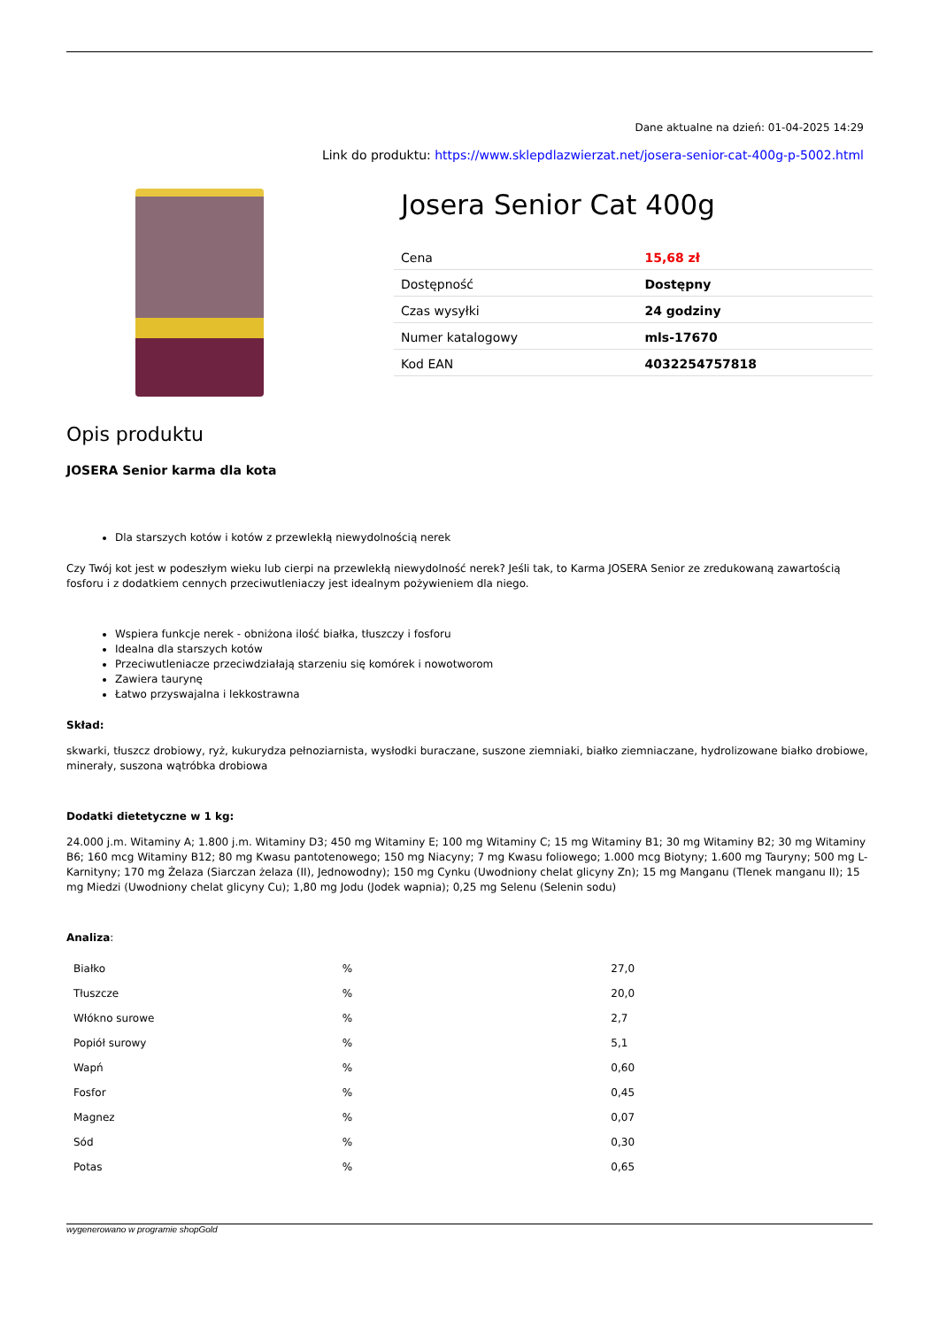Dane aktualne na dzień: 01-04-2025 14:29
Link do produktu: https://www.sklepdlazwierzat.net/josera-senior-cat-400g-p-5002.html
Josera Senior Cat 400g
| Cena | 15,68 zł |
| Dostępność | Dostępny |
| Czas wysyłki | 24 godziny |
| Numer katalogowy | mls-17670 |
| Kod EAN | 4032254757818 |
Opis produktu
JOSERA Senior karma dla kota
Dla starszych kotów i kotów z przewlekłą niewydolnością nerek
Czy Twój kot jest w podeszłym wieku lub cierpi na przewlekłą niewydolność nerek? Jeśli tak, to Karma JOSERA Senior ze zredukowaną zawartością fosforu i z dodatkiem cennych przeciwutleniaczy jest idealnym pożywieniem dla niego.
Wspiera funkcje nerek - obniżona ilość białka, tłuszczy i fosforu
Idealna dla starszych kotów
Przeciwutleniacze przeciwdziałają starzeniu się komórek i nowotworom
Zawiera taurynę
Łatwo przyswajalna i lekkostrawna
Skład:
skwarki, tłuszcz drobiowy, ryż, kukurydza pełnoziarnista, wysłodki buraczane, suszone ziemniaki, białko ziemniaczane, hydrolizowane białko drobiowe, minerały, suszona wątróbka drobiowa
Dodatki dietetyczne w 1 kg:
24.000 j.m. Witaminy A; 1.800 j.m. Witaminy D3; 450 mg Witaminy E; 100 mg Witaminy C; 15 mg Witaminy B1; 30 mg Witaminy B2; 30 mg Witaminy B6; 160 mcg Witaminy B12; 80 mg Kwasu pantotenowego; 150 mg Niacyny; 7 mg Kwasu foliowego; 1.000 mcg Biotyny; 1.600 mg Tauryny; 500 mg L-Karnityny; 170 mg Żelaza (Siarczan żelaza (II), Jednowodny); 150 mg Cynku (Uwodniony chelat glicyny Zn); 15 mg Manganu (Tlenek manganu II); 15 mg Miedzi (Uwodniony chelat glicyny Cu); 1,80 mg Jodu (Jodek wapnia); 0,25 mg Selenu (Selenin sodu)
Analiza:
| Białko | % | 27,0 |
| Tłuszcze | % | 20,0 |
| Włókno surowe | % | 2,7 |
| Popiół surowy | % | 5,1 |
| Wapń | % | 0,60 |
| Fosfor | % | 0,45 |
| Magnez | % | 0,07 |
| Sód | % | 0,30 |
| Potas | % | 0,65 |
wygenerowano w programie shopGold